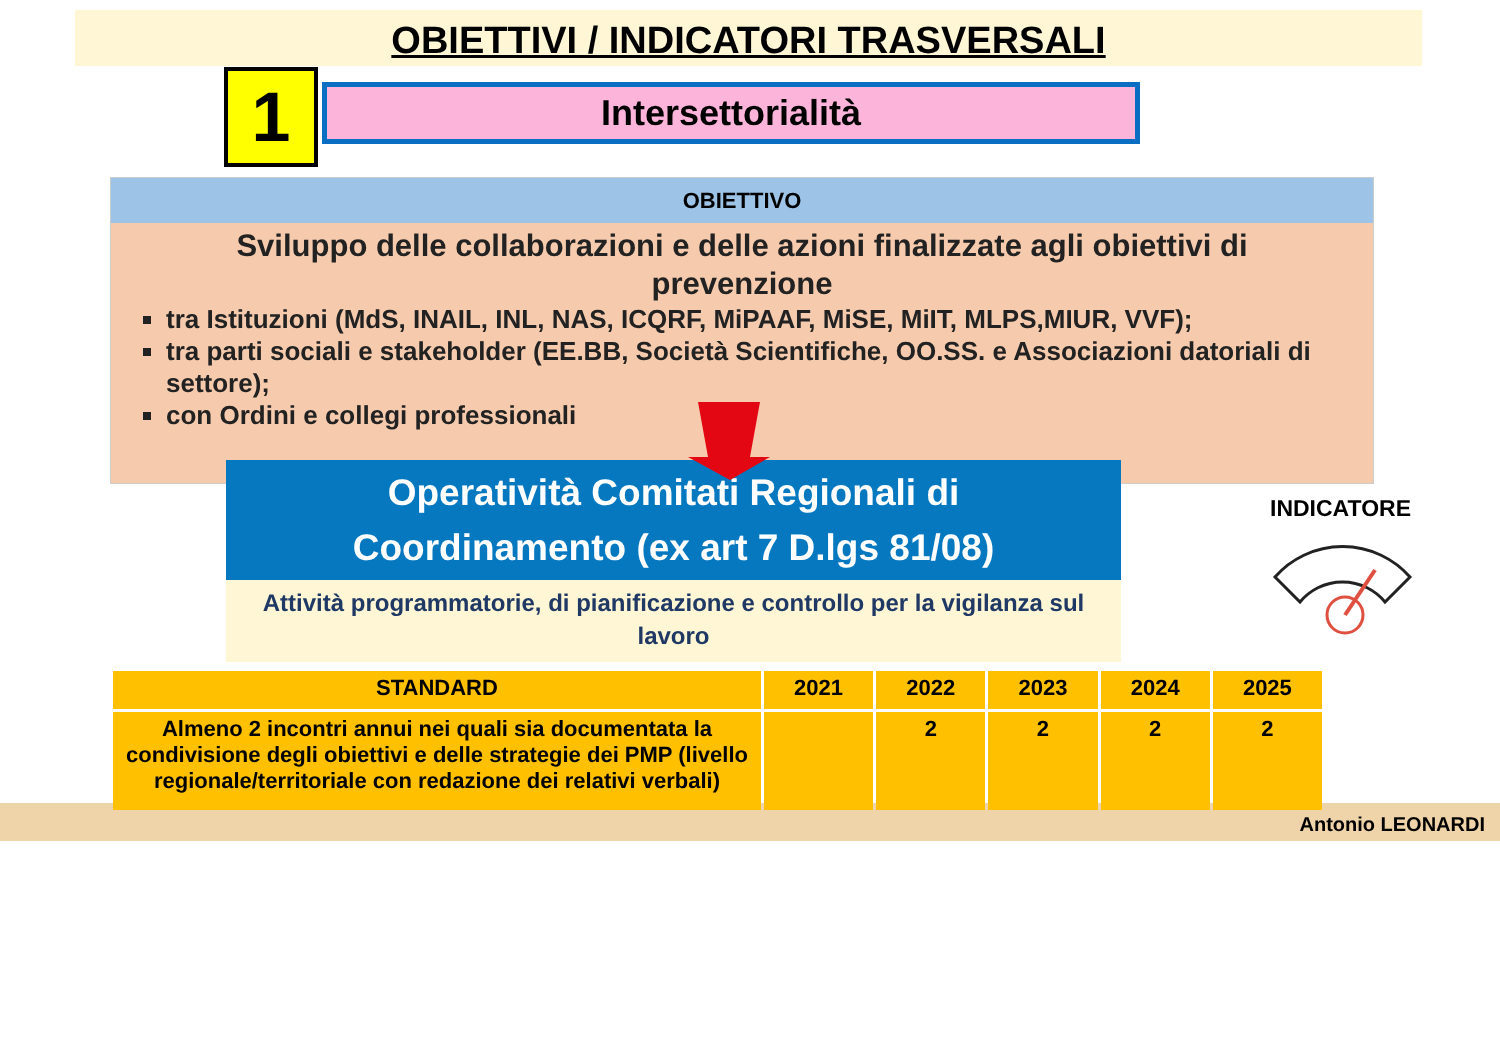OBIETTIVI / INDICATORI TRASVERSALI
1 Intersettorialità
OBIETTIVO
Sviluppo delle collaborazioni e delle azioni finalizzate agli obiettivi di prevenzione
tra Istituzioni (MdS, INAIL, INL, NAS, ICQRF, MiPAAF, MiSE, MiIT, MLPS,MIUR, VVF);
tra parti sociali e stakeholder (EE.BB, Società Scientifiche, OO.SS. e Associazioni datoriali di settore);
con Ordini e collegi professionali
Antonio LEONARDI
Operatività Comitati Regionali di
Coordinamento (ex art 7 D.lgs 81/08)
Attività programmatorie, di pianificazione e controllo per la vigilanza sul lavoro
INDICATORE
| STANDARD | 2021 | 2022 | 2023 | 2024 | 2025 |
| --- | --- | --- | --- | --- | --- |
| Almeno 2 incontri annui nei quali sia documentata la condivisione degli obiettivi e delle strategie dei PMP (livello regionale/territoriale con redazione dei relativi verbali) | | 2 | 2 | 2 | 2 |